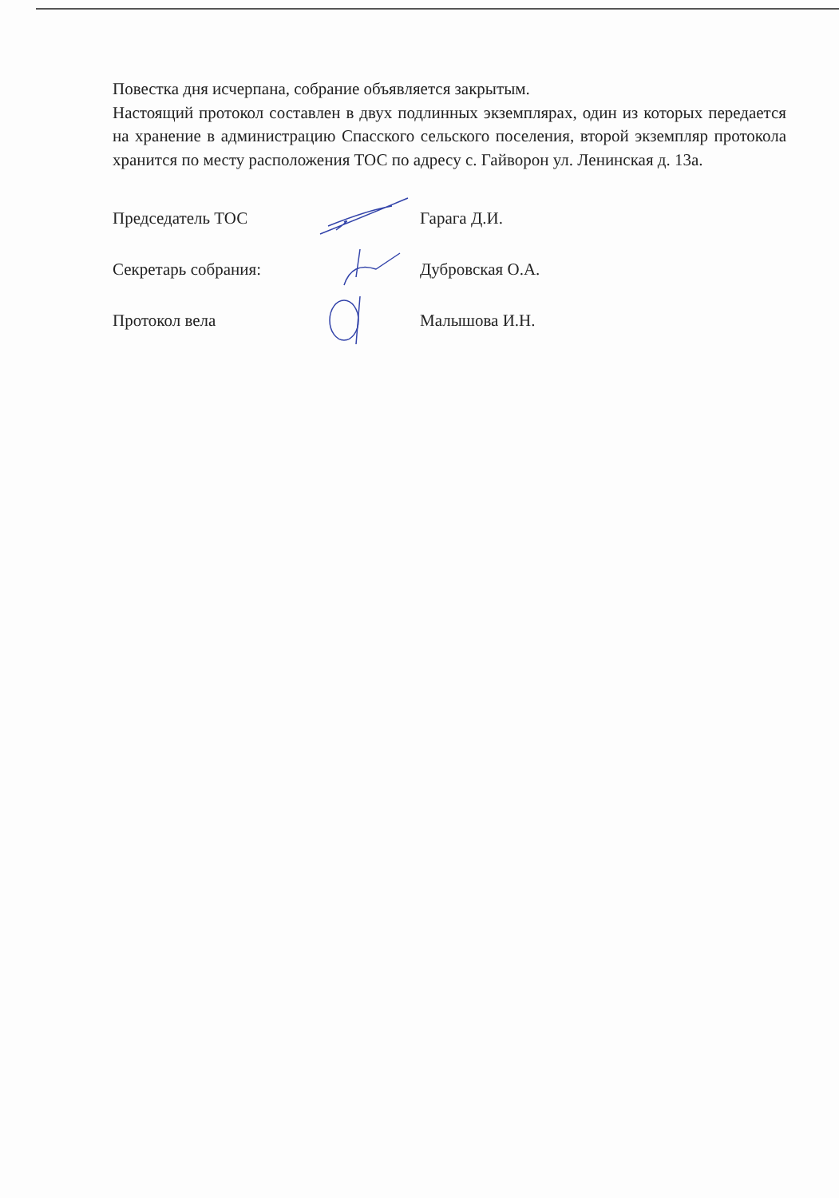Повестка дня исчерпана, собрание объявляется закрытым.
Настоящий протокол составлен в двух подлинных экземплярах, один из которых передается на хранение в администрацию Спасского сельского поселения, второй экземпляр протокола хранится по месту расположения ТОС по адресу с. Гайворон ул. Ленинская д. 13а.
Председатель ТОС Гарага Д.И.
Секретарь собрания: Дубровская О.А.
Протокол вела Малышова И.Н.